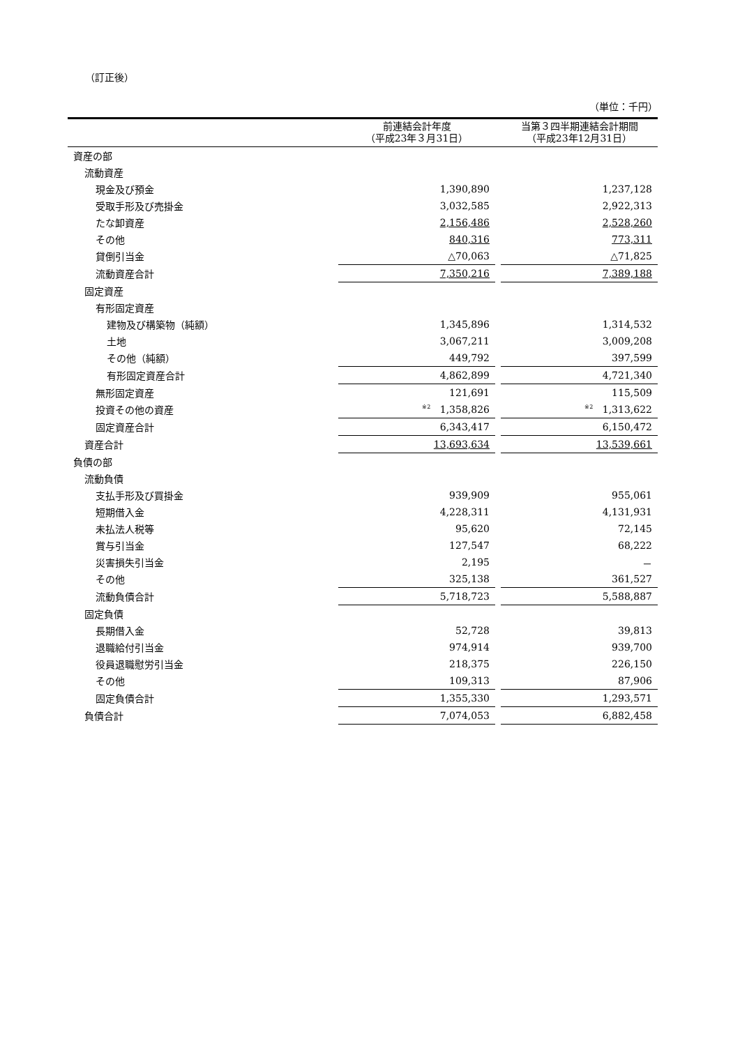（訂正後）
（単位：千円）
| | 前連結会計年度 （平成23年３月31日） | | 当第３四半期連結会計期間 （平成23年12月31日） |
| --- | --- | --- | --- |
| 資産の部 | | | |
| 流動資産 | | | |
| 現金及び預金 | 1,390,890 | | 1,237,128 |
| 受取手形及び売掛金 | 3,032,585 | | 2,922,313 |
| たな卸資産 | 2,156,486 | | 2,528,260 |
| その他 | 840,316 | | 773,311 |
| 貸倒引当金 | △70,063 | | △71,825 |
| 流動資産合計 | 7,350,216 | | 7,389,188 |
| 固定資産 | | | |
| 有形固定資産 | | | |
| 建物及び構築物（純額） | 1,345,896 | | 1,314,532 |
| 土地 | 3,067,211 | | 3,009,208 |
| その他（純額） | 449,792 | | 397,599 |
| 有形固定資産合計 | 4,862,899 | | 4,721,340 |
| 無形固定資産 | 121,691 | | 115,509 |
| 投資その他の資産 | <sup>※2</sup> 1,358,826 | | <sup>※2</sup> 1,313,622 |
| 固定資産合計 | 6,343,417 | | 6,150,472 |
| 資産合計 | 13,693,634 | | 13,539,661 |
| 負債の部 | | | |
| 流動負債 | | | |
| 支払手形及び買掛金 | 939,909 | | 955,061 |
| 短期借入金 | 4,228,311 | | 4,131,931 |
| 未払法人税等 | 95,620 | | 72,145 |
| 賞与引当金 | 127,547 | | 68,222 |
| 災害損失引当金 | 2,195 | | － |
| その他 | 325,138 | | 361,527 |
| 流動負債合計 | 5,718,723 | | 5,588,887 |
| 固定負債 | | | |
| 長期借入金 | 52,728 | | 39,813 |
| 退職給付引当金 | 974,914 | | 939,700 |
| 役員退職慰労引当金 | 218,375 | | 226,150 |
| その他 | 109,313 | | 87,906 |
| 固定負債合計 | 1,355,330 | | 1,293,571 |
| 負債合計 | 7,074,053 | | 6,882,458 |